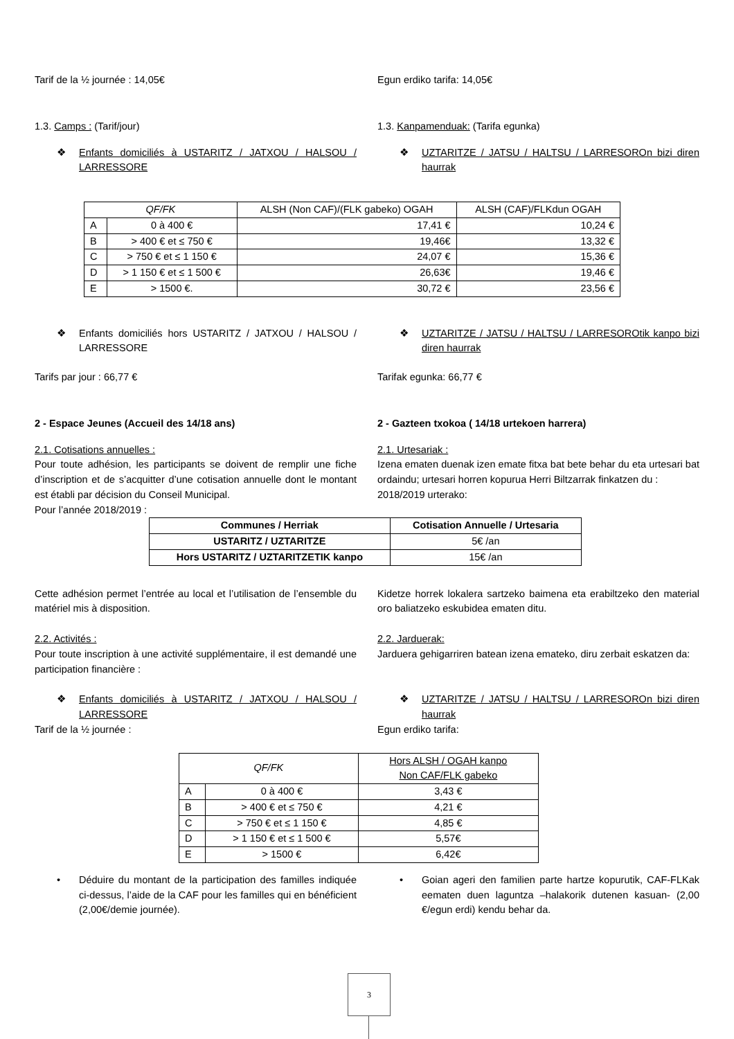Tarif de la ½ journée : 14,05€ Egun erdiko tarifa: 14,05€
1.3. Camps : (Tarif/jour) 1.3. Kanpamenduak: (Tarifa egunka)
❖ Enfants domiciliés à USTARITZ / JATXOU / HALSOU / LARRESSORE
❖ UZTARITZE / JATSU / HALTSU / LARRESOROn bizi diren haurrak
| QF/FK | | ALSH (Non CAF)/(FLK gabeko) OGAH | ALSH (CAF)/FLKdun OGAH |
| A | 0 à 400 € | 17,41 € | 10,24 € |
| B | > 400 € et ≤ 750 € | 19,46€ | 13,32 € |
| C | > 750 € et ≤ 1 150 € | 24,07 € | 15,36 € |
| D | > 1 150 € et ≤ 1 500 € | 26,63€ | 19,46 € |
| E | > 1500 €. | 30,72 € | 23,56 € |
❖ Enfants domiciliés hors USTARITZ / JATXOU / HALSOU / LARRESSORE
❖ UZTARITZE / JATSU / HALTSU / LARRESOROtik kanpo bizi diren haurrak
Tarifs par jour : 66,77 € Tarifak egunka: 66,77 €
2 - Espace Jeunes (Accueil des 14/18 ans)
2 - Gazteen txokoa ( 14/18 urtekoen harrera)
2.1. Cotisations annuelles :
Pour toute adhésion, les participants se doivent de remplir une fiche d’inscription et de s’acquitter d’une cotisation annuelle dont le montant est établi par décision du Conseil Municipal.
Pour l’année 2018/2019 :
2.1. Urtesariak :
Izena ematen duenak izen emate fitxa bat bete behar du eta urtesari bat ordaindu; urtesari horren kopurua Herri Biltzarrak finkatzen du :
2018/2019 urterako:
| Communes / Herriak | Cotisation Annuelle / Urtesaria |
| --- | --- |
| USTARITZ / UZTARITZE | 5€ /an |
| Hors USTARITZ / UZTARITZETIK kanpo | 15€ /an |
Cette adhésion permet l’entrée au local et l’utilisation de l’ensemble du matériel mis à disposition.
Kidetze horrek lokalera sartzeko baimena eta erabiltzeko den material oro baliatzeko eskubidea ematen ditu.
2.2. Activités :
Pour toute inscription à une activité supplémentaire, il est demandé une participation financière :
2.2. Jarduerak:
Jarduera gehigarriren batean izena emateko, diru zerbait eskatzen da:
❖ Enfants domiciliés à USTARITZ / JATXOU / HALSOU / LARRESSORE
❖ UZTARITZE / JATSU / HALTSU / LARRESOROn bizi diren haurrak
Tarif de la ½ journée : Egun erdiko tarifa:
| QF/FK | | Hors ALSH / OGAH kanpo Non CAF/FLK gabeko |
| A | 0 à 400 € | 3,43 € |
| B | > 400 € et ≤ 750 € | 4,21 € |
| C | > 750 € et ≤ 1 150 € | 4,85 € |
| D | > 1 150 € et ≤ 1 500 € | 5,57€ |
| E | > 1500 € | 6,42€ |
• Déduire du montant de la participation des familles indiquée ci-dessus, l’aide de la CAF pour les familles qui en bénéficient (2,00€/demie journée).
• Goian ageri den familien parte hartze kopurutik, CAF-FLKak eematen duen laguntza –halakorik dutenen kasuan- (2,00 €/egun erdi) kendu behar da.
3